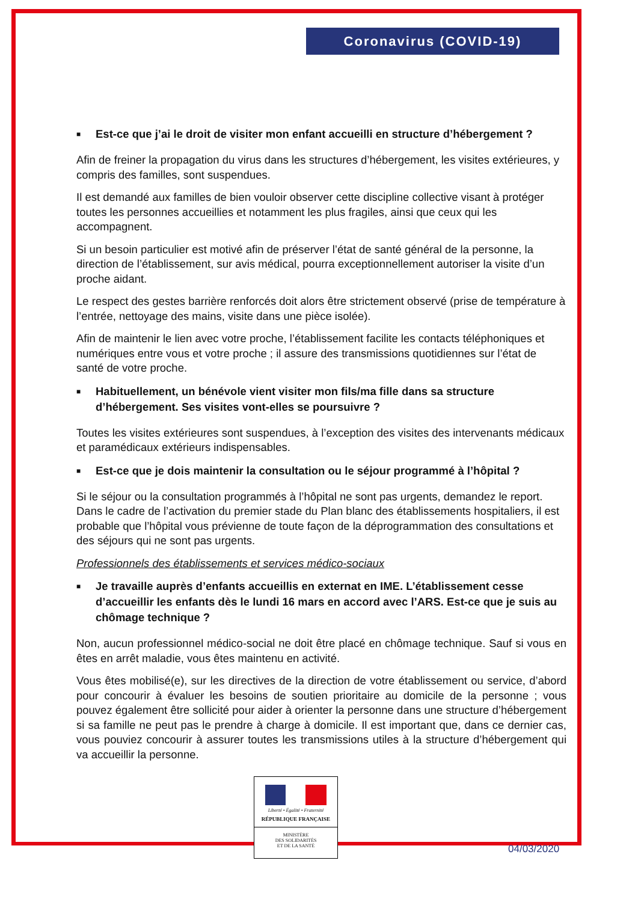Coronavirus (COVID-19)
■ Est-ce que j’ai le droit de visiter mon enfant accueilli en structure d’hébergement ?
Afin de freiner la propagation du virus dans les structures d’hébergement, les visites extérieures, y compris des familles, sont suspendues.
Il est demandé aux familles de bien vouloir observer cette discipline collective visant à protéger toutes les personnes accueillies et notamment les plus fragiles, ainsi que ceux qui les accompagnent.
Si un besoin particulier est motivé afin de préserver l’état de santé général de la personne, la direction de l’établissement, sur avis médical, pourra exceptionnellement autoriser la visite d’un proche aidant.
Le respect des gestes barrière renforcés doit alors être strictement observé (prise de température à l’entrée, nettoyage des mains, visite dans une pièce isolée).
Afin de maintenir le lien avec votre proche, l’établissement facilite les contacts téléphoniques et numériques entre vous et votre proche ; il assure des transmissions quotidiennes sur l’état de santé de votre proche.
■ Habituellement, un bénévole vient visiter mon fils/ma fille dans sa structure d’hébergement. Ses visites vont-elles se poursuivre ?
Toutes les visites extérieures sont suspendues, à l’exception des visites des intervenants médicaux et paramédicaux extérieurs indispensables.
■ Est-ce que je dois maintenir la consultation ou le séjour programmé à l’hôpital ?
Si le séjour ou la consultation programmés à l’hôpital ne sont pas urgents, demandez le report. Dans le cadre de l’activation du premier stade du Plan blanc des établissements hospitaliers, il est probable que l’hôpital vous prévienne de toute façon de la déprogrammation des consultations et des séjours qui ne sont pas urgents.
Professionnels des établissements et services médico-sociaux
■ Je travaille auprès d’enfants accueillis en externat en IME. L’établissement cesse d’accueillir les enfants dès le lundi 16 mars en accord avec l’ARS. Est-ce que je suis au chômage technique ?
Non, aucun professionnel médico-social ne doit être placé en chômage technique. Sauf si vous en êtes en arrêt maladie, vous êtes maintenu en activité.
Vous êtes mobilisé(e), sur les directives de la direction de votre établissement ou service, d’abord pour concourir à évaluer les besoins de soutien prioritaire au domicile de la personne ; vous pouvez également être sollicité pour aider à orienter la personne dans une structure d’hébergement si sa famille ne peut pas le prendre à charge à domicile. Il est important que, dans ce dernier cas, vous pouviez concourir à assurer toutes les transmissions utiles à la structure d’hébergement qui va accueillir la personne.
Liberté • Égalité • Fraternité
RÉPUBLIQUE FRANÇAISE
MINISTÈRE
DES SOLIDARITÉS
ET DE LA SANTÉ
04/03/2020